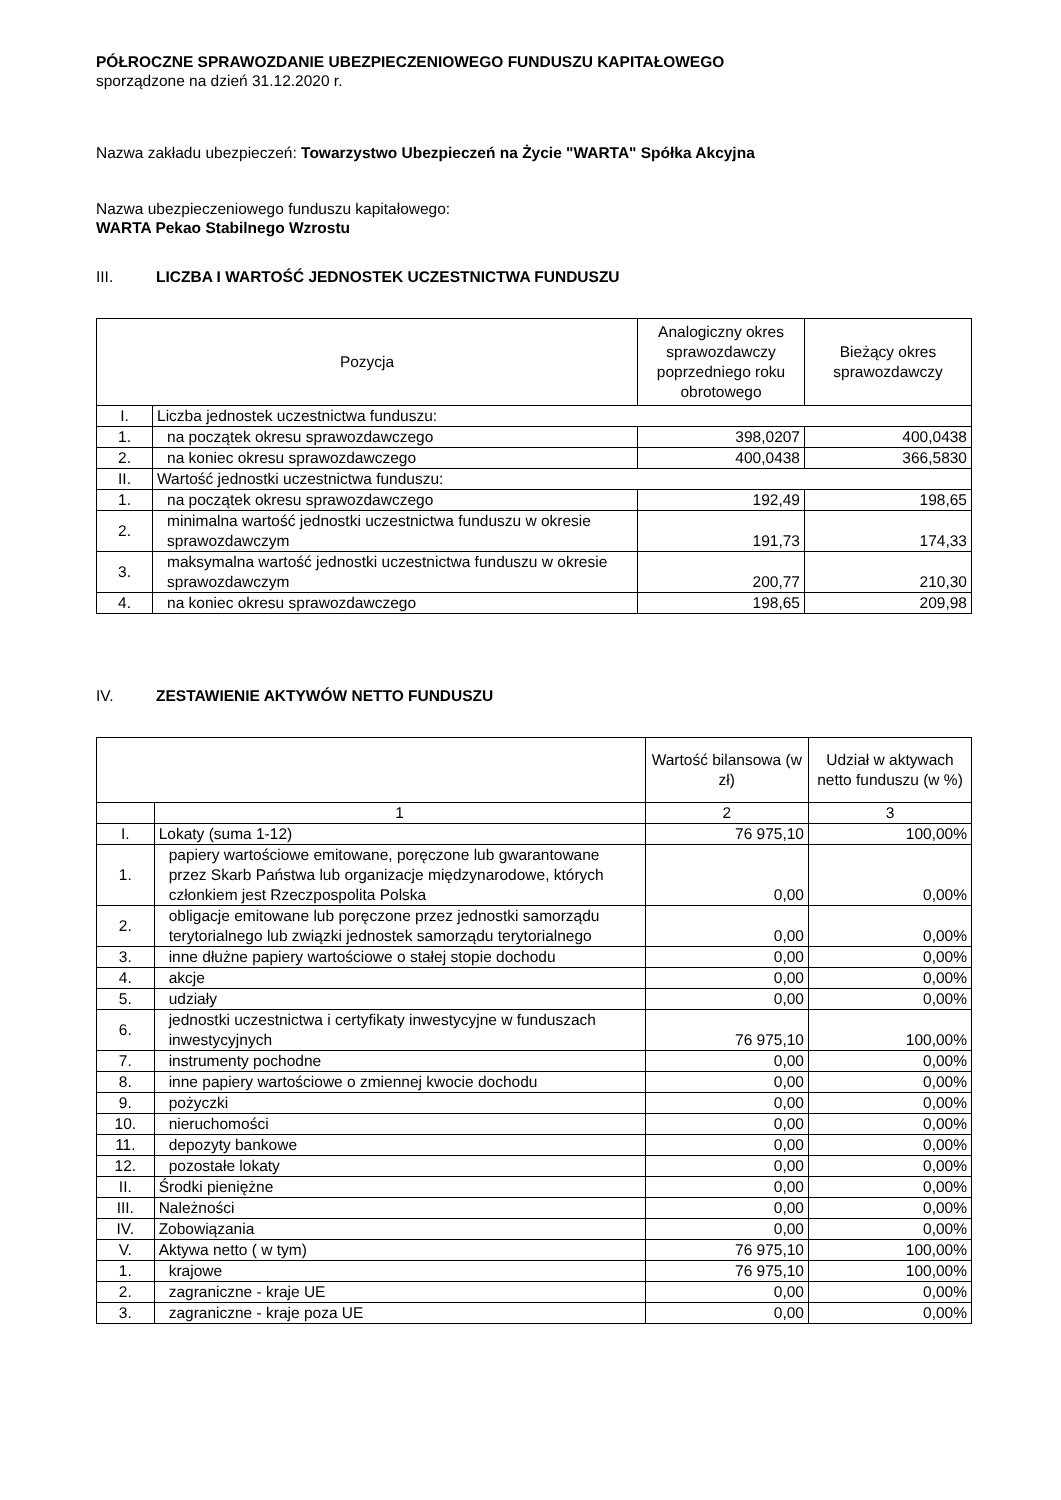PÓŁROCZNE SPRAWOZDANIE UBEZPIECZENIOWEGO FUNDUSZU KAPITAŁOWEGO
sporządzone na dzień 31.12.2020 r.
Nazwa zakładu ubezpieczeń: Towarzystwo Ubezpieczeń na Życie "WARTA" Spółka Akcyjna
Nazwa ubezpieczeniowego funduszu kapitałowego:
WARTA Pekao Stabilnego Wzrostu
III. LICZBA I WARTOŚĆ JEDNOSTEK UCZESTNICTWA FUNDUSZU
| Pozycja | | Analogiczny okres sprawozdawczy poprzedniego roku obrotowego | Bieżący okres sprawozdawczy |
| --- | --- | --- | --- |
| I. | Liczba jednostek uczestnictwa funduszu: | | |
| 1. | na początek okresu sprawozdawczego | 398,0207 | 400,0438 |
| 2. | na koniec okresu sprawozdawczego | 400,0438 | 366,5830 |
| II. | Wartość jednostki uczestnictwa funduszu: | | |
| 1. | na początek okresu sprawozdawczego | 192,49 | 198,65 |
| 2. | minimalna wartość jednostki uczestnictwa funduszu w okresie sprawozdawczym | 191,73 | 174,33 |
| 3. | maksymalna wartość jednostki uczestnictwa funduszu w okresie sprawozdawczym | 200,77 | 210,30 |
| 4. | na koniec okresu sprawozdawczego | 198,65 | 209,98 |
IV. ZESTAWIENIE AKTYWÓW NETTO FUNDUSZU
| | | Wartość bilansowa (w zł) | Udział w aktywach netto funduszu (w %) |
| --- | --- | --- | --- |
| | 1 | 2 | 3 |
| I. | Lokaty (suma 1-12) | 76 975,10 | 100,00% |
| 1. | papiery wartościowe emitowane, poręczone lub gwarantowane przez Skarb Państwa lub organizacje międzynarodowe, których członkiem jest Rzeczpospolita Polska | 0,00 | 0,00% |
| 2. | obligacje emitowane lub poręczone przez jednostki samorządu terytorialnego lub związki jednostek samorządu terytorialnego | 0,00 | 0,00% |
| 3. | inne dłużne papiery wartościowe o stałej stopie dochodu | 0,00 | 0,00% |
| 4. | akcje | 0,00 | 0,00% |
| 5. | udziały | 0,00 | 0,00% |
| 6. | jednostki uczestnictwa i certyfikaty inwestycyjne w funduszach inwestycyjnych | 76 975,10 | 100,00% |
| 7. | instrumenty pochodne | 0,00 | 0,00% |
| 8. | inne papiery wartościowe o zmiennej kwocie dochodu | 0,00 | 0,00% |
| 9. | pożyczki | 0,00 | 0,00% |
| 10. | nieruchomości | 0,00 | 0,00% |
| 11. | depozyty bankowe | 0,00 | 0,00% |
| 12. | pozostałe lokaty | 0,00 | 0,00% |
| II. | Środki pieniężne | 0,00 | 0,00% |
| III. | Należności | 0,00 | 0,00% |
| IV. | Zobowiązania | 0,00 | 0,00% |
| V. | Aktywa netto ( w tym) | 76 975,10 | 100,00% |
| 1. | krajowe | 76 975,10 | 100,00% |
| 2. | zagraniczne - kraje UE | 0,00 | 0,00% |
| 3. | zagraniczne - kraje poza UE | 0,00 | 0,00% |